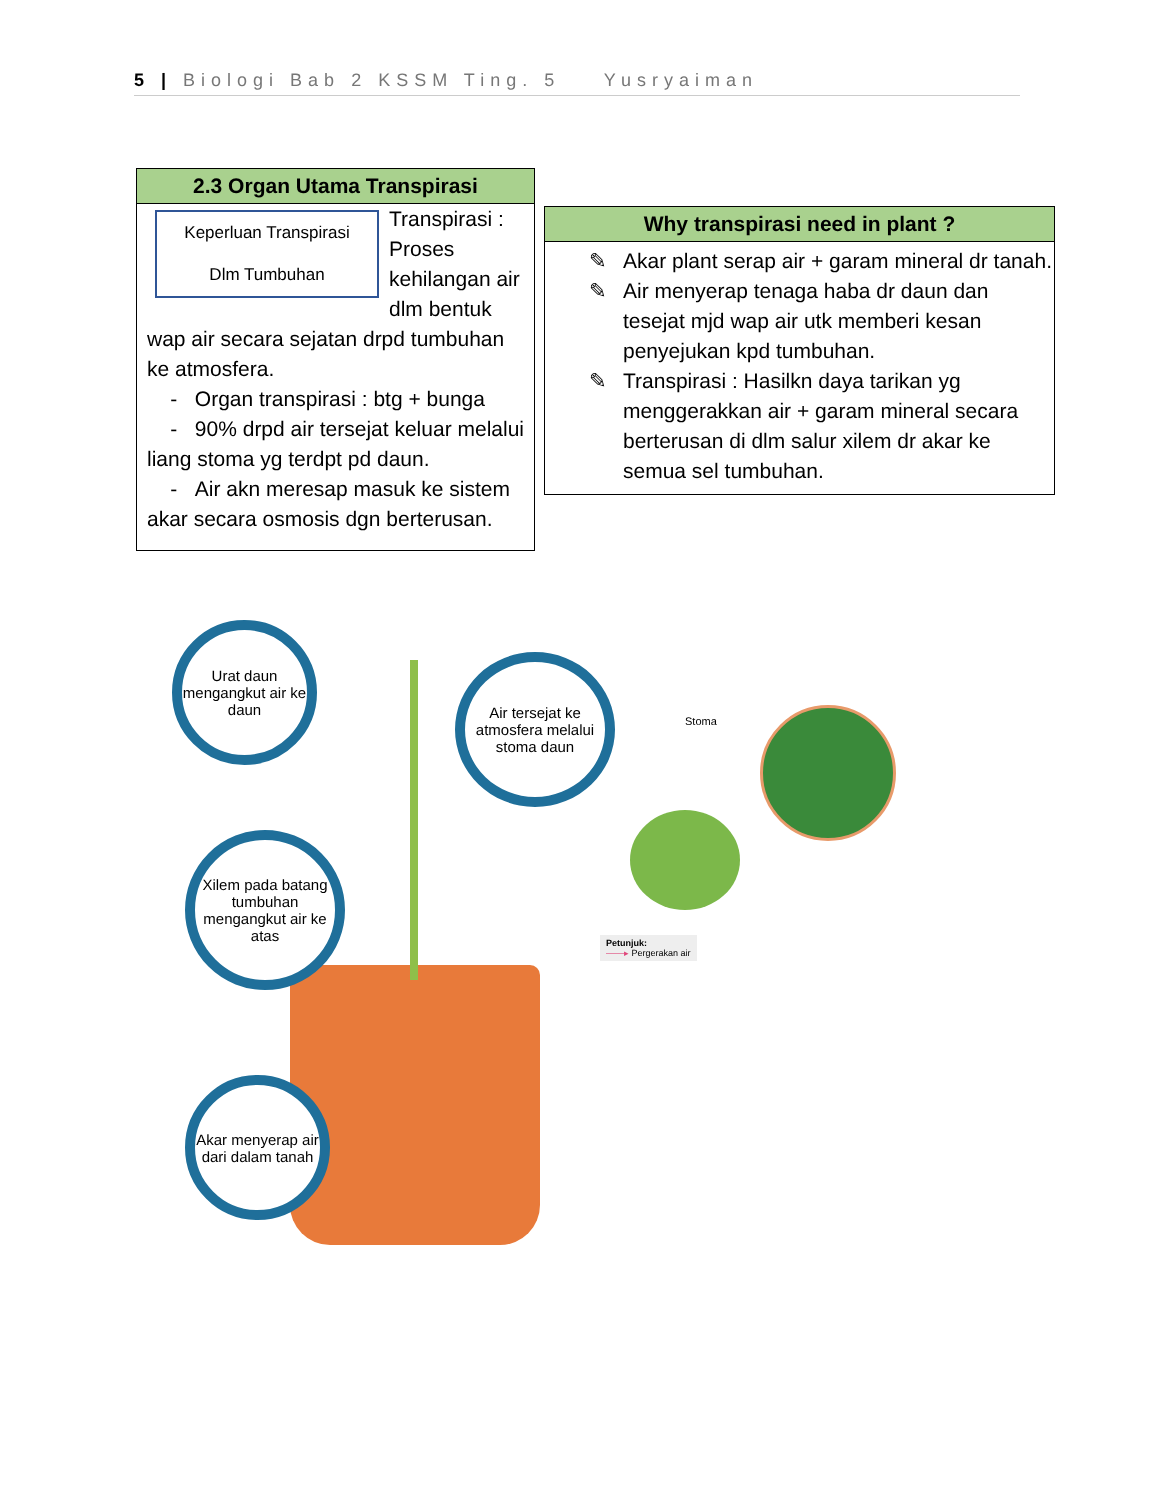5 | Biologi Bab 2 KSSM Ting. 5 Yusryaiman
2.3 Organ Utama Transpirasi
Keperluan Transpirasi
Dlm Tumbuhan
Transpirasi : Proses kehilangan air dlm bentuk wap air secara sejatan drpd tumbuhan ke atmosfera.
- Organ transpirasi : btg + bunga
- 90% drpd air tersejat keluar melalui liang stoma yg terdpt pd daun.
- Air akn meresap masuk ke sistem akar secara osmosis dgn berterusan.
Why transpirasi need in plant ?
✎ Akar plant serap air + garam mineral dr tanah.
✎ Air menyerap tenaga haba dr daun dan tesejat mjd wap air utk memberi kesan penyejukan kpd tumbuhan.
✎ Transpirasi : Hasilkn daya tarikan yg menggerakkan air + garam mineral secara berterusan di dlm salur xilem dr akar ke semua sel tumbuhan.
Urat daun mengangkut air ke daun
Air tersejat ke atmosfera melalui stoma daun
Xilem pada batang tumbuhan mengangkut air ke atas
Akar menyerap air dari dalam tanah
Stoma
Petunjuk:
——▸ Pergerakan air